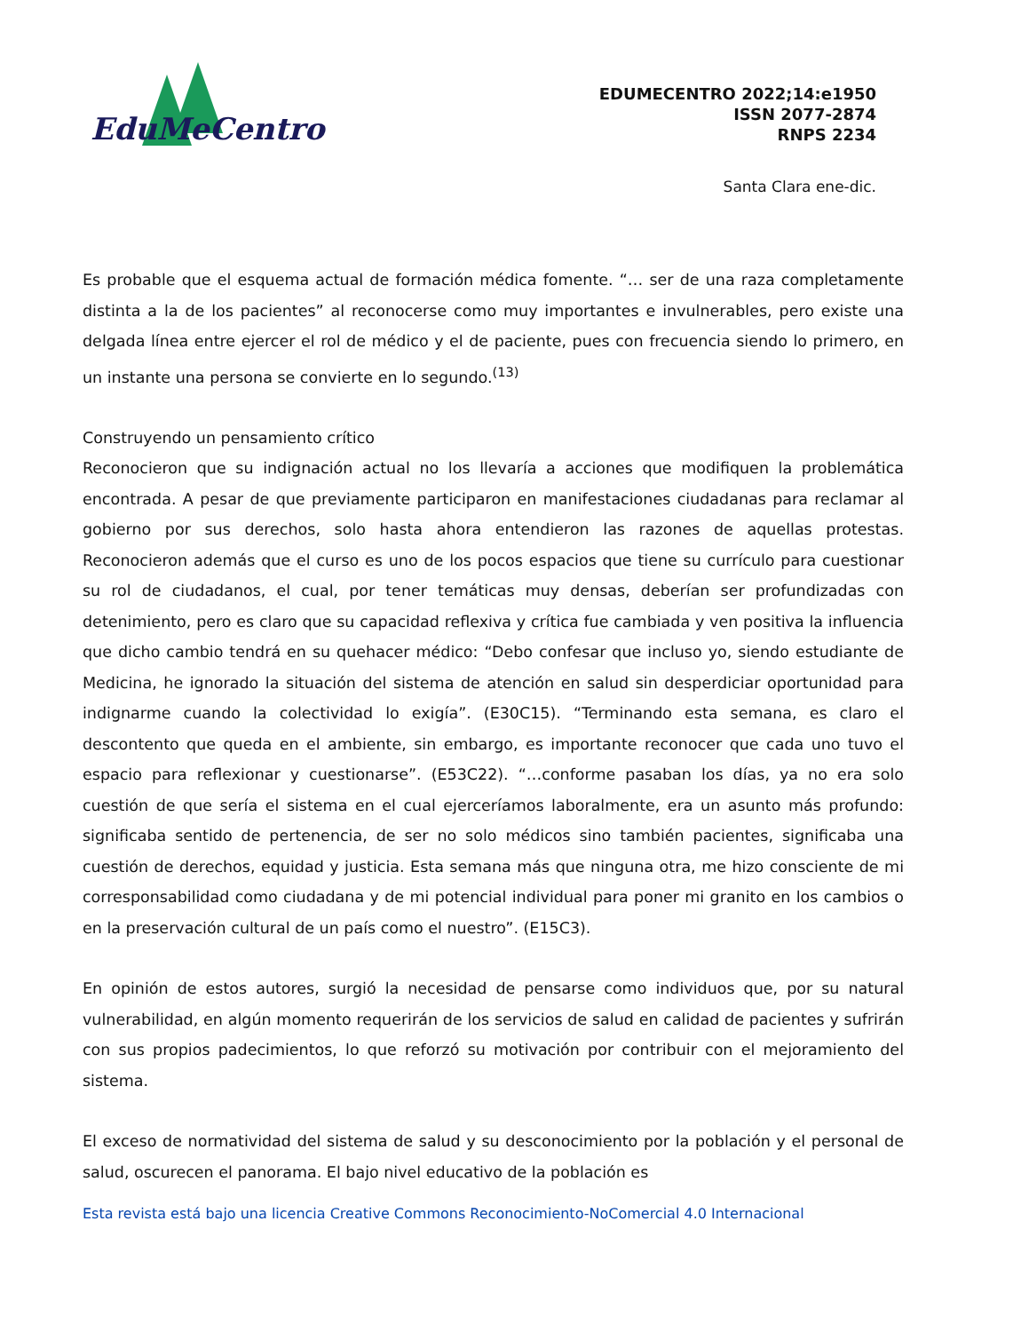EduMeCentro
EDUMECENTRO 2022;14:e1950
ISSN 2077-2874
RNPS 2234
Santa Clara ene-dic.
Es probable que el esquema actual de formación médica fomente. “… ser de una raza completamente distinta a la de los pacientes” al reconocerse como muy importantes e invulnerables, pero existe una delgada línea entre ejercer el rol de médico y el de paciente, pues con frecuencia siendo lo primero, en un instante una persona se convierte en lo segundo.<sup>(13)</sup>
Construyendo un pensamiento crítico
Reconocieron que su indignación actual no los llevaría a acciones que modifiquen la problemática encontrada. A pesar de que previamente participaron en manifestaciones ciudadanas para reclamar al gobierno por sus derechos, solo hasta ahora entendieron las razones de aquellas protestas. Reconocieron además que el curso es uno de los pocos espacios que tiene su currículo para cuestionar su rol de ciudadanos, el cual, por tener temáticas muy densas, deberían ser profundizadas con detenimiento, pero es claro que su capacidad reflexiva y crítica fue cambiada y ven positiva la influencia que dicho cambio tendrá en su quehacer médico: “Debo confesar que incluso yo, siendo estudiante de Medicina, he ignorado la situación del sistema de atención en salud sin desperdiciar oportunidad para indignarme cuando la colectividad lo exigía”. (E30C15). “Terminando esta semana, es claro el descontento que queda en el ambiente, sin embargo, es importante reconocer que cada uno tuvo el espacio para reflexionar y cuestionarse”. (E53C22). “…conforme pasaban los días, ya no era solo cuestión de que sería el sistema en el cual ejerceríamos laboralmente, era un asunto más profundo: significaba sentido de pertenencia, de ser no solo médicos sino también pacientes, significaba una cuestión de derechos, equidad y justicia. Esta semana más que ninguna otra, me hizo consciente de mi corresponsabilidad como ciudadana y de mi potencial individual para poner mi granito en los cambios o en la preservación cultural de un país como el nuestro”. (E15C3).
En opinión de estos autores, surgió la necesidad de pensarse como individuos que, por su natural vulnerabilidad, en algún momento requerirán de los servicios de salud en calidad de pacientes y sufrirán con sus propios padecimientos, lo que reforzó su motivación por contribuir con el mejoramiento del sistema.
El exceso de normatividad del sistema de salud y su desconocimiento por la población y el personal de salud, oscurecen el panorama. El bajo nivel educativo de la población es
Esta revista está bajo una licencia Creative Commons Reconocimiento-NoComercial 4.0 Internacional